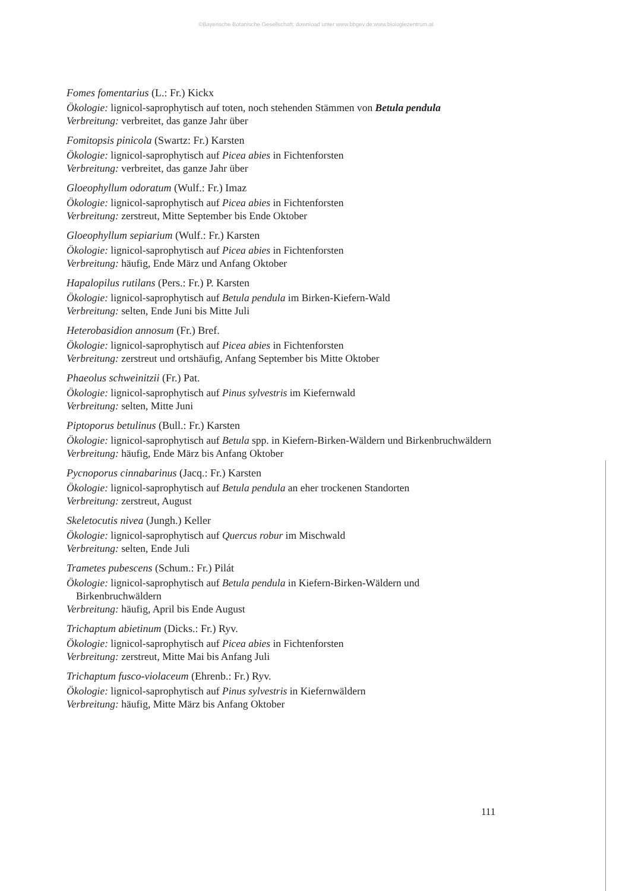©Bayerische Botanische Gesellschaft; download unter www.bbgev.de;www.biologiezentrum.at
Fomes fomentarius (L.: Fr.) Kickx
Ökologie: lignicol-saprophytisch auf toten, noch stehenden Stämmen von Betula pendula
Verbreitung: verbreitet, das ganze Jahr über
Fomitopsis pinicola (Swartz: Fr.) Karsten
Ökologie: lignicol-saprophytisch auf Picea abies in Fichtenforsten
Verbreitung: verbreitet, das ganze Jahr über
Gloeophyllum odoratum (Wulf.: Fr.) Imaz
Ökologie: lignicol-saprophytisch auf Picea abies in Fichtenforsten
Verbreitung: zerstreut, Mitte September bis Ende Oktober
Gloeophyllum sepiarium (Wulf.: Fr.) Karsten
Ökologie: lignicol-saprophytisch auf Picea abies in Fichtenforsten
Verbreitung: häufig, Ende März und Anfang Oktober
Hapalopilus rutilans (Pers.: Fr.) P. Karsten
Ökologie: lignicol-saprophytisch auf Betula pendula im Birken-Kiefern-Wald
Verbreitung: selten, Ende Juni bis Mitte Juli
Heterobasidion annosum (Fr.) Bref.
Ökologie: lignicol-saprophytisch auf Picea abies in Fichtenforsten
Verbreitung: zerstreut und ortshäufig, Anfang September bis Mitte Oktober
Phaeolus schweinitzii (Fr.) Pat.
Ökologie: lignicol-saprophytisch auf Pinus sylvestris im Kiefernwald
Verbreitung: selten, Mitte Juni
Piptoporus betulinus (Bull.: Fr.) Karsten
Ökologie: lignicol-saprophytisch auf Betula spp. in Kiefern-Birken-Wäldern und Birkenbruchwäldern
Verbreitung: häufig, Ende März bis Anfang Oktober
Pycnoporus cinnabarinus (Jacq.: Fr.) Karsten
Ökologie: lignicol-saprophytisch auf Betula pendula an eher trockenen Standorten
Verbreitung: zerstreut, August
Skeletocutis nivea (Jungh.) Keller
Ökologie: lignicol-saprophytisch auf Quercus robur im Mischwald
Verbreitung: selten, Ende Juli
Trametes pubescens (Schum.: Fr.) Pilát
Ökologie: lignicol-saprophytisch auf Betula pendula in Kiefern-Birken-Wäldern und Birkenbruchwäldern
Verbreitung: häufig, April bis Ende August
Trichaptum abietinum (Dicks.: Fr.) Ryv.
Ökologie: lignicol-saprophytisch auf Picea abies in Fichtenforsten
Verbreitung: zerstreut, Mitte Mai bis Anfang Juli
Trichaptum fusco-violaceum (Ehrenb.: Fr.) Ryv.
Ökologie: lignicol-saprophytisch auf Pinus sylvestris in Kiefernwäldern
Verbreitung: häufig, Mitte März bis Anfang Oktober
111